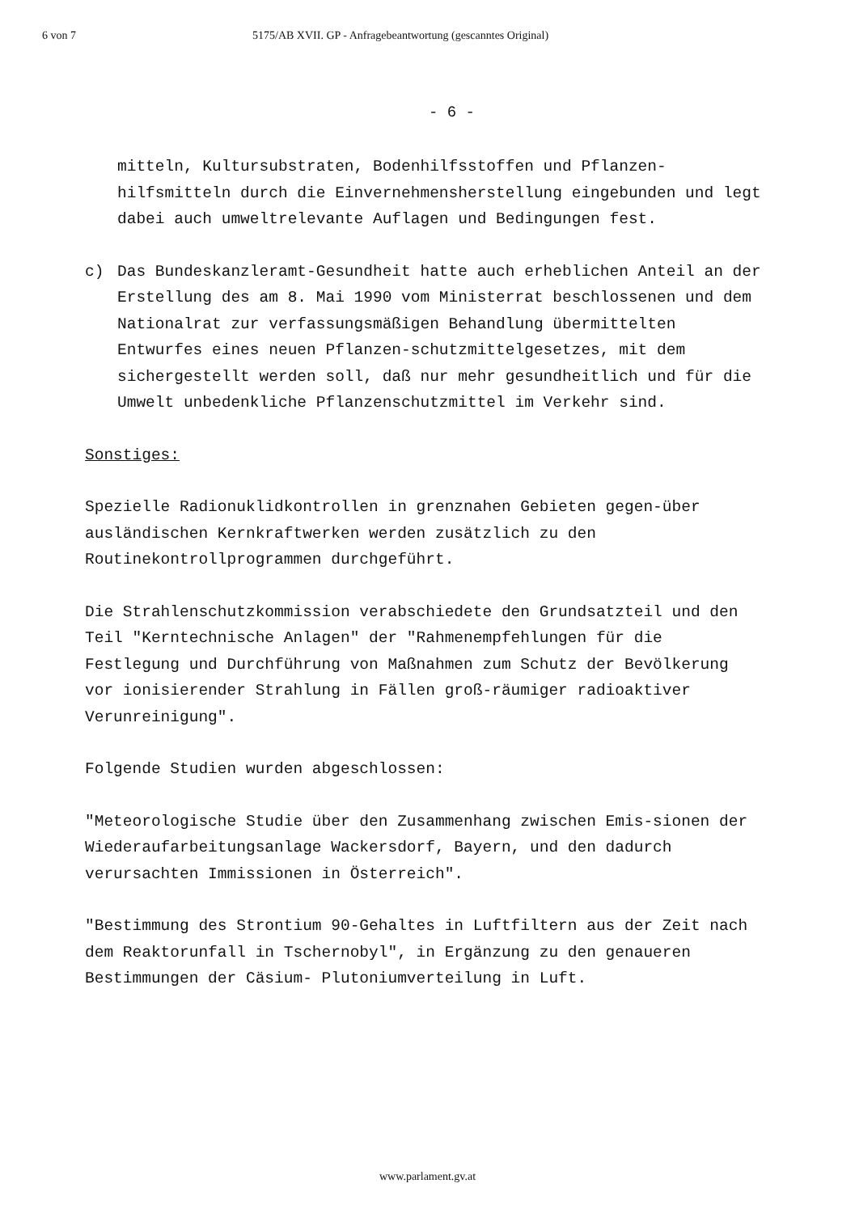6 von 7 5175/AB XVII. GP - Anfragebeantwortung (gescanntes Original)
- 6 -
mitteln, Kultursubstraten, Bodenhilfsstoffen und Pflanzen-hilfsmitteln durch die Einvernehmensherstellung eingebunden und legt dabei auch umweltrelevante Auflagen und Bedingungen fest.
c) Das Bundeskanzleramt-Gesundheit hatte auch erheblichen Anteil an der Erstellung des am 8. Mai 1990 vom Ministerrat beschlossenen und dem Nationalrat zur verfassungsmäßigen Behandlung übermittelten Entwurfes eines neuen Pflanzen-schutzmittelgesetzes, mit dem sichergestellt werden soll, daß nur mehr gesundheitlich und für die Umwelt unbedenkliche Pflanzenschutzmittel im Verkehr sind.
Sonstiges:
Spezielle Radionuklidkontrollen in grenznahen Gebieten gegen-über ausländischen Kernkraftwerken werden zusätzlich zu den Routinekontrollprogrammen durchgeführt.
Die Strahlenschutzkommission verabschiedete den Grundsatzteil und den Teil "Kerntechnische Anlagen" der "Rahmenempfehlungen für die Festlegung und Durchführung von Maßnahmen zum Schutz der Bevölkerung vor ionisierender Strahlung in Fällen groß-räumiger radioaktiver Verunreinigung".
Folgende Studien wurden abgeschlossen:
"Meteorologische Studie über den Zusammenhang zwischen Emis-sionen der Wiederaufarbeitungsanlage Wackersdorf, Bayern, und den dadurch verursachten Immissionen in Österreich".
"Bestimmung des Strontium 90-Gehaltes in Luftfiltern aus der Zeit nach dem Reaktorunfall in Tschernobyl", in Ergänzung zu den genaueren Bestimmungen der Cäsium- Plutoniumverteilung in Luft.
www.parlament.gv.at